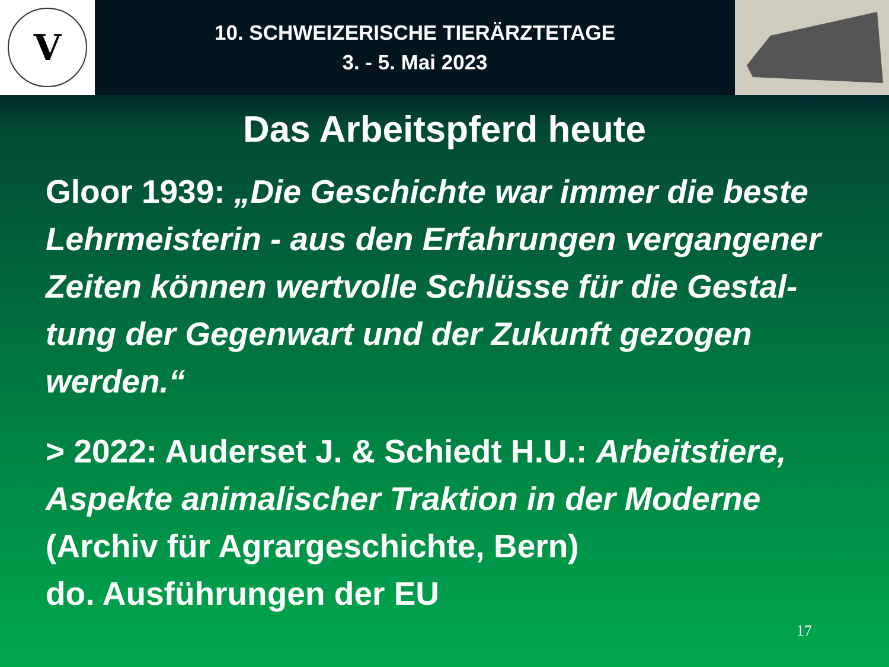V
10. SCHWEIZERISCHE TIERÄRZTETAGE
3. - 5. Mai 2023
Das Arbeitspferd heute
Gloor 1939: „Die Geschichte war immer die beste Lehrmeisterin - aus den Erfahrungen vergangener Zeiten können wertvolle Schlüsse für die Gestal-tung der Gegenwart und der Zukunft gezogen werden.“
> 2022: Auderset J. & Schiedt H.U.: Arbeitstiere, Aspekte animalischer Traktion in der Moderne
(Archiv für Agrargeschichte, Bern)
do. Ausführungen der EU
17